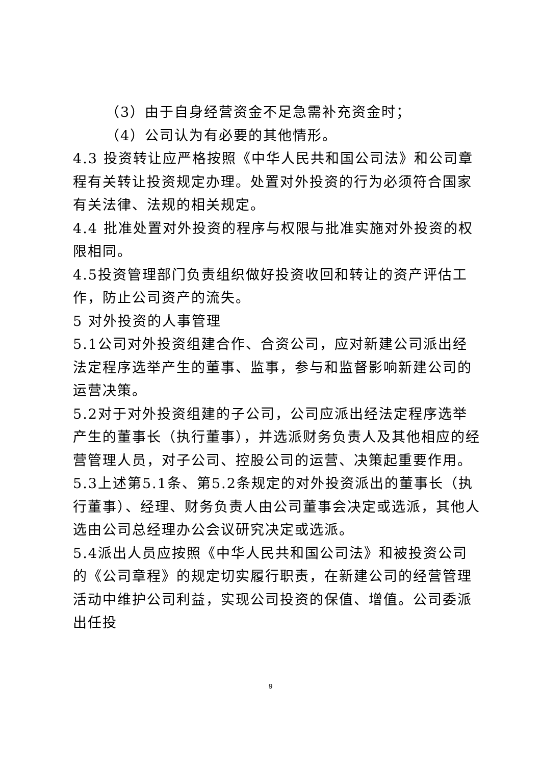（3）由于自身经营资金不足急需补充资金时；
（4）公司认为有必要的其他情形。
4.3 投资转让应严格按照《中华人民共和国公司法》和公司章程有关转让投资规定办理。处置对外投资的行为必须符合国家有关法律、法规的相关规定。
4.4 批准处置对外投资的程序与权限与批准实施对外投资的权限相同。
4.5投资管理部门负责组织做好投资收回和转让的资产评估工作，防止公司资产的流失。
5 对外投资的人事管理
5.1公司对外投资组建合作、合资公司，应对新建公司派出经法定程序选举产生的董事、监事，参与和监督影响新建公司的运营决策。
5.2对于对外投资组建的子公司，公司应派出经法定程序选举产生的董事长（执行董事），并选派财务负责人及其他相应的经营管理人员，对子公司、控股公司的运营、决策起重要作用。
5.3上述第5.1条、第5.2条规定的对外投资派出的董事长（执行董事）、经理、财务负责人由公司董事会决定或选派，其他人选由公司总经理办公会议研究决定或选派。
5.4派出人员应按照《中华人民共和国公司法》和被投资公司的《公司章程》的规定切实履行职责，在新建公司的经营管理活动中维护公司利益，实现公司投资的保值、增值。公司委派出任投
9